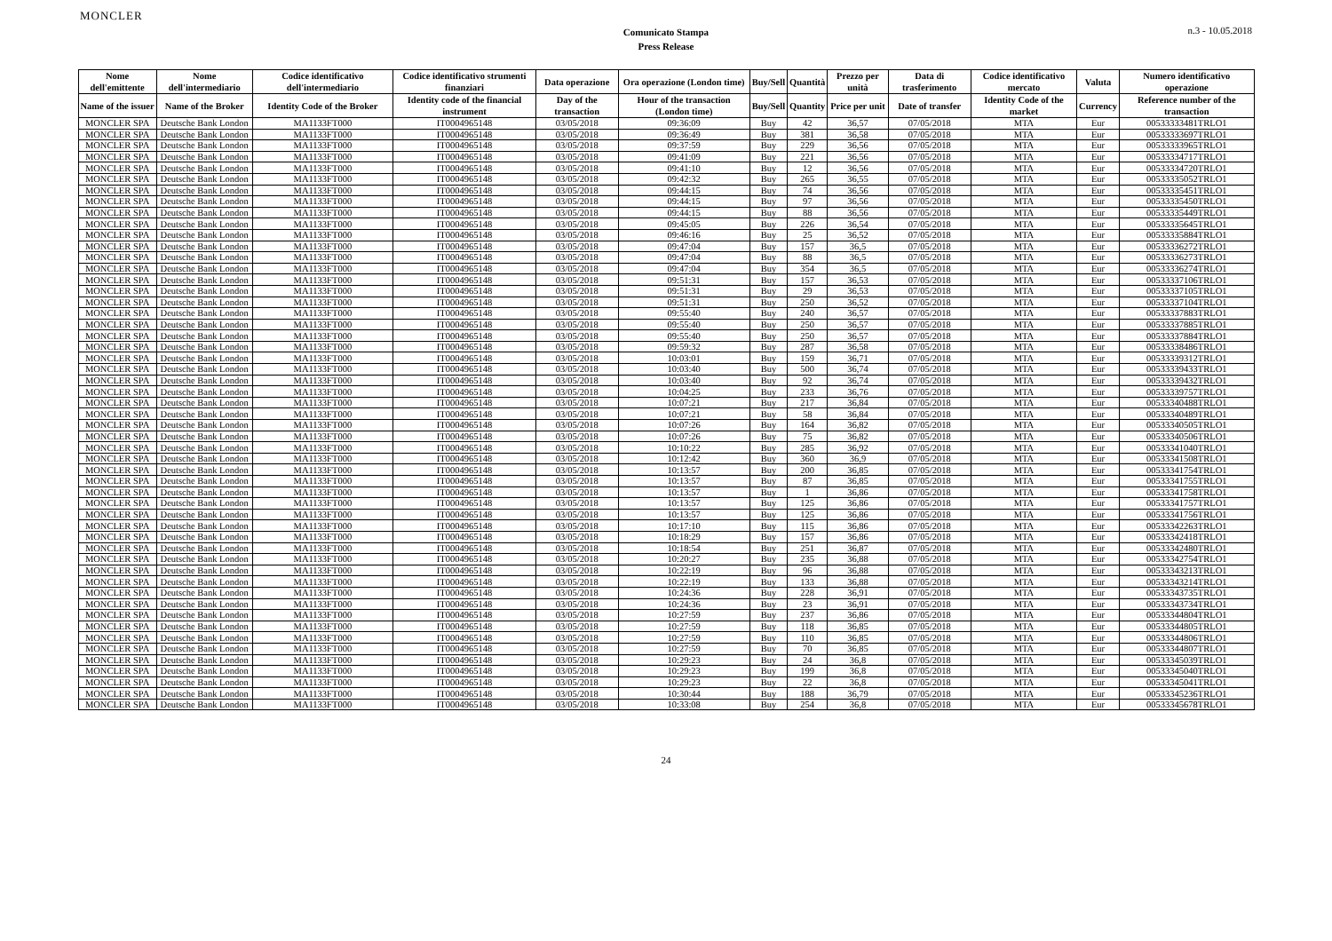MONCLER
Comunicato Stampa
Press Release
n.3 - 10.05.2018
| Nome dell'emittente | Nome dell'intermediario | Codice identificativo dell'intermediario | Codice identificativo strumenti finanziari | Data operazione | Ora operazione (London time) | Buy/Sell | Quantità | Prezzo per unità | Data di trasferimento | Codice identificativo mercato | Valuta | Numero identificativo operazione |
| --- | --- | --- | --- | --- | --- | --- | --- | --- | --- | --- | --- | --- |
| Name of the issuer | Name of the Broker | Identity Code of the Broker | Identity code of the financial instrument | Day of the transaction | Hour of the transaction (London time) | Buy/Sell | Quantity | Price per unit | Date of transfer | Identity Code of the market | Currency | Reference number of the transaction |
| MONCLER SPA | Deutsche Bank London | MA1133FT000 | IT0004965148 | 03/05/2018 | 09:36:09 | Buy | 42 | 36,57 | 07/05/2018 | MTA | Eur | 00533333481TRLO1 |
| MONCLER SPA | Deutsche Bank London | MA1133FT000 | IT0004965148 | 03/05/2018 | 09:36:49 | Buy | 381 | 36,58 | 07/05/2018 | MTA | Eur | 00533333697TRLO1 |
| MONCLER SPA | Deutsche Bank London | MA1133FT000 | IT0004965148 | 03/05/2018 | 09:37:59 | Buy | 229 | 36,56 | 07/05/2018 | MTA | Eur | 00533333965TRLO1 |
| MONCLER SPA | Deutsche Bank London | MA1133FT000 | IT0004965148 | 03/05/2018 | 09:41:09 | Buy | 221 | 36,56 | 07/05/2018 | MTA | Eur | 00533334717TRLO1 |
| MONCLER SPA | Deutsche Bank London | MA1133FT000 | IT0004965148 | 03/05/2018 | 09:41:10 | Buy | 12 | 36,56 | 07/05/2018 | MTA | Eur | 00533334720TRLO1 |
| MONCLER SPA | Deutsche Bank London | MA1133FT000 | IT0004965148 | 03/05/2018 | 09:42:32 | Buy | 265 | 36,55 | 07/05/2018 | MTA | Eur | 00533335052TRLO1 |
| MONCLER SPA | Deutsche Bank London | MA1133FT000 | IT0004965148 | 03/05/2018 | 09:44:15 | Buy | 74 | 36,56 | 07/05/2018 | MTA | Eur | 00533335451TRLO1 |
| MONCLER SPA | Deutsche Bank London | MA1133FT000 | IT0004965148 | 03/05/2018 | 09:44:15 | Buy | 97 | 36,56 | 07/05/2018 | MTA | Eur | 00533335450TRLO1 |
| MONCLER SPA | Deutsche Bank London | MA1133FT000 | IT0004965148 | 03/05/2018 | 09:44:15 | Buy | 88 | 36,56 | 07/05/2018 | MTA | Eur | 00533335449TRLO1 |
| MONCLER SPA | Deutsche Bank London | MA1133FT000 | IT0004965148 | 03/05/2018 | 09:45:05 | Buy | 226 | 36,54 | 07/05/2018 | MTA | Eur | 00533335645TRLO1 |
| MONCLER SPA | Deutsche Bank London | MA1133FT000 | IT0004965148 | 03/05/2018 | 09:46:16 | Buy | 25 | 36,52 | 07/05/2018 | MTA | Eur | 00533335884TRLO1 |
| MONCLER SPA | Deutsche Bank London | MA1133FT000 | IT0004965148 | 03/05/2018 | 09:47:04 | Buy | 157 | 36,5 | 07/05/2018 | MTA | Eur | 00533336272TRLO1 |
| MONCLER SPA | Deutsche Bank London | MA1133FT000 | IT0004965148 | 03/05/2018 | 09:47:04 | Buy | 88 | 36,5 | 07/05/2018 | MTA | Eur | 00533336273TRLO1 |
| MONCLER SPA | Deutsche Bank London | MA1133FT000 | IT0004965148 | 03/05/2018 | 09:47:04 | Buy | 354 | 36,5 | 07/05/2018 | MTA | Eur | 00533336274TRLO1 |
| MONCLER SPA | Deutsche Bank London | MA1133FT000 | IT0004965148 | 03/05/2018 | 09:51:31 | Buy | 157 | 36,53 | 07/05/2018 | MTA | Eur | 00533337106TRLO1 |
| MONCLER SPA | Deutsche Bank London | MA1133FT000 | IT0004965148 | 03/05/2018 | 09:51:31 | Buy | 29 | 36,53 | 07/05/2018 | MTA | Eur | 00533337105TRLO1 |
| MONCLER SPA | Deutsche Bank London | MA1133FT000 | IT0004965148 | 03/05/2018 | 09:51:31 | Buy | 250 | 36,52 | 07/05/2018 | MTA | Eur | 00533337104TRLO1 |
| MONCLER SPA | Deutsche Bank London | MA1133FT000 | IT0004965148 | 03/05/2018 | 09:55:40 | Buy | 240 | 36,57 | 07/05/2018 | MTA | Eur | 00533337883TRLO1 |
| MONCLER SPA | Deutsche Bank London | MA1133FT000 | IT0004965148 | 03/05/2018 | 09:55:40 | Buy | 250 | 36,57 | 07/05/2018 | MTA | Eur | 00533337885TRLO1 |
| MONCLER SPA | Deutsche Bank London | MA1133FT000 | IT0004965148 | 03/05/2018 | 09:55:40 | Buy | 250 | 36,57 | 07/05/2018 | MTA | Eur | 00533337884TRLO1 |
| MONCLER SPA | Deutsche Bank London | MA1133FT000 | IT0004965148 | 03/05/2018 | 09:59:32 | Buy | 287 | 36,58 | 07/05/2018 | MTA | Eur | 00533338486TRLO1 |
| MONCLER SPA | Deutsche Bank London | MA1133FT000 | IT0004965148 | 03/05/2018 | 10:03:01 | Buy | 159 | 36,71 | 07/05/2018 | MTA | Eur | 00533339312TRLO1 |
| MONCLER SPA | Deutsche Bank London | MA1133FT000 | IT0004965148 | 03/05/2018 | 10:03:40 | Buy | 500 | 36,74 | 07/05/2018 | MTA | Eur | 00533339433TRLO1 |
| MONCLER SPA | Deutsche Bank London | MA1133FT000 | IT0004965148 | 03/05/2018 | 10:03:40 | Buy | 92 | 36,74 | 07/05/2018 | MTA | Eur | 00533339432TRLO1 |
| MONCLER SPA | Deutsche Bank London | MA1133FT000 | IT0004965148 | 03/05/2018 | 10:04:25 | Buy | 233 | 36,76 | 07/05/2018 | MTA | Eur | 00533339757TRLO1 |
| MONCLER SPA | Deutsche Bank London | MA1133FT000 | IT0004965148 | 03/05/2018 | 10:07:21 | Buy | 217 | 36,84 | 07/05/2018 | MTA | Eur | 00533340488TRLO1 |
| MONCLER SPA | Deutsche Bank London | MA1133FT000 | IT0004965148 | 03/05/2018 | 10:07:21 | Buy | 58 | 36,84 | 07/05/2018 | MTA | Eur | 00533340489TRLO1 |
| MONCLER SPA | Deutsche Bank London | MA1133FT000 | IT0004965148 | 03/05/2018 | 10:07:26 | Buy | 164 | 36,82 | 07/05/2018 | MTA | Eur | 00533340505TRLO1 |
| MONCLER SPA | Deutsche Bank London | MA1133FT000 | IT0004965148 | 03/05/2018 | 10:07:26 | Buy | 75 | 36,82 | 07/05/2018 | MTA | Eur | 00533340506TRLO1 |
| MONCLER SPA | Deutsche Bank London | MA1133FT000 | IT0004965148 | 03/05/2018 | 10:10:22 | Buy | 285 | 36,92 | 07/05/2018 | MTA | Eur | 00533341040TRLO1 |
| MONCLER SPA | Deutsche Bank London | MA1133FT000 | IT0004965148 | 03/05/2018 | 10:12:42 | Buy | 360 | 36,9 | 07/05/2018 | MTA | Eur | 00533341508TRLO1 |
| MONCLER SPA | Deutsche Bank London | MA1133FT000 | IT0004965148 | 03/05/2018 | 10:13:57 | Buy | 200 | 36,85 | 07/05/2018 | MTA | Eur | 00533341754TRLO1 |
| MONCLER SPA | Deutsche Bank London | MA1133FT000 | IT0004965148 | 03/05/2018 | 10:13:57 | Buy | 87 | 36,85 | 07/05/2018 | MTA | Eur | 00533341755TRLO1 |
| MONCLER SPA | Deutsche Bank London | MA1133FT000 | IT0004965148 | 03/05/2018 | 10:13:57 | Buy | 1 | 36,86 | 07/05/2018 | MTA | Eur | 00533341758TRLO1 |
| MONCLER SPA | Deutsche Bank London | MA1133FT000 | IT0004965148 | 03/05/2018 | 10:13:57 | Buy | 125 | 36,86 | 07/05/2018 | MTA | Eur | 00533341757TRLO1 |
| MONCLER SPA | Deutsche Bank London | MA1133FT000 | IT0004965148 | 03/05/2018 | 10:13:57 | Buy | 125 | 36,86 | 07/05/2018 | MTA | Eur | 00533341756TRLO1 |
| MONCLER SPA | Deutsche Bank London | MA1133FT000 | IT0004965148 | 03/05/2018 | 10:17:10 | Buy | 115 | 36,86 | 07/05/2018 | MTA | Eur | 00533342263TRLO1 |
| MONCLER SPA | Deutsche Bank London | MA1133FT000 | IT0004965148 | 03/05/2018 | 10:18:29 | Buy | 157 | 36,86 | 07/05/2018 | MTA | Eur | 00533342418TRLO1 |
| MONCLER SPA | Deutsche Bank London | MA1133FT000 | IT0004965148 | 03/05/2018 | 10:18:54 | Buy | 251 | 36,87 | 07/05/2018 | MTA | Eur | 00533342480TRLO1 |
| MONCLER SPA | Deutsche Bank London | MA1133FT000 | IT0004965148 | 03/05/2018 | 10:20:27 | Buy | 235 | 36,88 | 07/05/2018 | MTA | Eur | 00533342754TRLO1 |
| MONCLER SPA | Deutsche Bank London | MA1133FT000 | IT0004965148 | 03/05/2018 | 10:22:19 | Buy | 96 | 36,88 | 07/05/2018 | MTA | Eur | 00533343213TRLO1 |
| MONCLER SPA | Deutsche Bank London | MA1133FT000 | IT0004965148 | 03/05/2018 | 10:22:19 | Buy | 133 | 36,88 | 07/05/2018 | MTA | Eur | 00533343214TRLO1 |
| MONCLER SPA | Deutsche Bank London | MA1133FT000 | IT0004965148 | 03/05/2018 | 10:24:36 | Buy | 228 | 36,91 | 07/05/2018 | MTA | Eur | 00533343735TRLO1 |
| MONCLER SPA | Deutsche Bank London | MA1133FT000 | IT0004965148 | 03/05/2018 | 10:24:36 | Buy | 23 | 36,91 | 07/05/2018 | MTA | Eur | 00533343734TRLO1 |
| MONCLER SPA | Deutsche Bank London | MA1133FT000 | IT0004965148 | 03/05/2018 | 10:27:59 | Buy | 237 | 36,86 | 07/05/2018 | MTA | Eur | 00533344804TRLO1 |
| MONCLER SPA | Deutsche Bank London | MA1133FT000 | IT0004965148 | 03/05/2018 | 10:27:59 | Buy | 118 | 36,85 | 07/05/2018 | MTA | Eur | 00533344805TRLO1 |
| MONCLER SPA | Deutsche Bank London | MA1133FT000 | IT0004965148 | 03/05/2018 | 10:27:59 | Buy | 110 | 36,85 | 07/05/2018 | MTA | Eur | 00533344806TRLO1 |
| MONCLER SPA | Deutsche Bank London | MA1133FT000 | IT0004965148 | 03/05/2018 | 10:27:59 | Buy | 70 | 36,85 | 07/05/2018 | MTA | Eur | 00533344807TRLO1 |
| MONCLER SPA | Deutsche Bank London | MA1133FT000 | IT0004965148 | 03/05/2018 | 10:29:23 | Buy | 24 | 36,8 | 07/05/2018 | MTA | Eur | 00533345039TRLO1 |
| MONCLER SPA | Deutsche Bank London | MA1133FT000 | IT0004965148 | 03/05/2018 | 10:29:23 | Buy | 199 | 36,8 | 07/05/2018 | MTA | Eur | 00533345040TRLO1 |
| MONCLER SPA | Deutsche Bank London | MA1133FT000 | IT0004965148 | 03/05/2018 | 10:29:23 | Buy | 22 | 36,8 | 07/05/2018 | MTA | Eur | 00533345041TRLO1 |
| MONCLER SPA | Deutsche Bank London | MA1133FT000 | IT0004965148 | 03/05/2018 | 10:30:44 | Buy | 188 | 36,79 | 07/05/2018 | MTA | Eur | 00533345236TRLO1 |
| MONCLER SPA | Deutsche Bank London | MA1133FT000 | IT0004965148 | 03/05/2018 | 10:33:08 | Buy | 254 | 36,8 | 07/05/2018 | MTA | Eur | 00533345678TRLO1 |
24